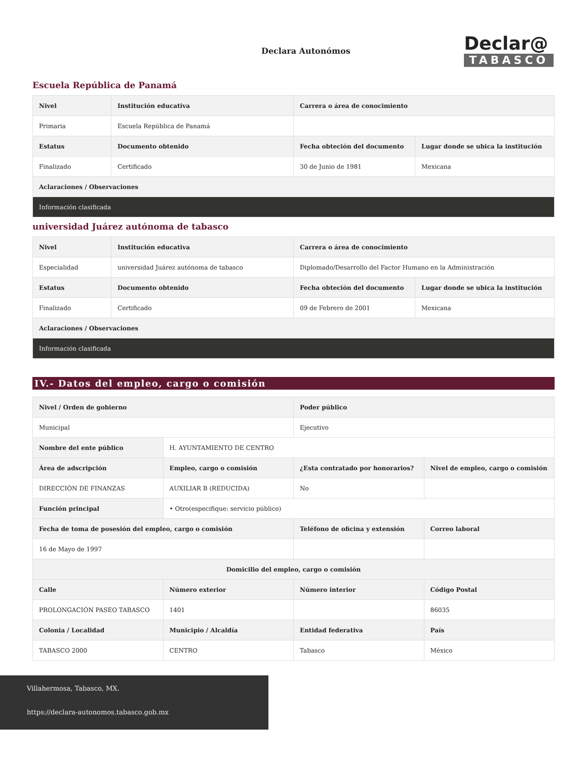Declara Autonómos
Declar@
TABASCO
Escuela República de Panamá
| Nivel | Institución educativa | Carrera o área de conocimiento | |
| --- | --- | --- | --- |
| Primaria | Escuela República de Panamá | | |
| Estatus | Documento obtenido | Fecha obteción del documento | Lugar donde se ubica la institución |
| Finalizado | Certificado | 30 de Junio de 1981 | Mexicana |
| Aclaraciones / Observaciones | | | |
| Información clasificada | | | |
universidad Juárez autónoma de tabasco
| Nivel | Institución educativa | Carrera o área de conocimiento | |
| --- | --- | --- | --- |
| Especialidad | universidad Juárez autónoma de tabasco | Diplomado/Desarrollo del Factor Humano en la Administración | |
| Estatus | Documento obtenido | Fecha obteción del documento | Lugar donde se ubica la institución |
| Finalizado | Certificado | 09 de Febrero de 2001 | Mexicana |
| Aclaraciones / Observaciones | | | |
| Información clasificada | | | |
IV.- Datos del empleo, cargo o comisión
| Nivel / Orden de gobierno | | Poder público | |
| --- | --- | --- | --- |
| Municipal | | Ejecutivo | |
| Nombre del ente público | H. AYUNTAMIENTO DE CENTRO | | |
| Área de adscripción | Empleo, cargo o comisión | ¿Esta contratado por honorarios? | Nivel de empleo, cargo o comisión |
| DIRECCIÓN DE FINANZAS | AUXILIAR B (REDUCIDA) | No | |
| Función principal | • Otro(especifique: servicio público) | | |
| Fecha de toma de posesión del empleo, cargo o comisión | | Teléfono de oficina y extensión | Correo laboral |
| 16 de Mayo de 1997 | | | |
| Domicilio del empleo, cargo o comisión | | | |
| Calle | Número exterior | Número interior | Código Postal |
| PROLONGACIÓN PASEO TABASCO | 1401 | | 86035 |
| Colonia / Localidad | Municipio / Alcaldía | Entidad federativa | País |
| TABASCO 2000 | CENTRO | Tabasco | México |
Villahermosa, Tabasco, MX.
https://declara-autonomos.tabasco.gob.mx